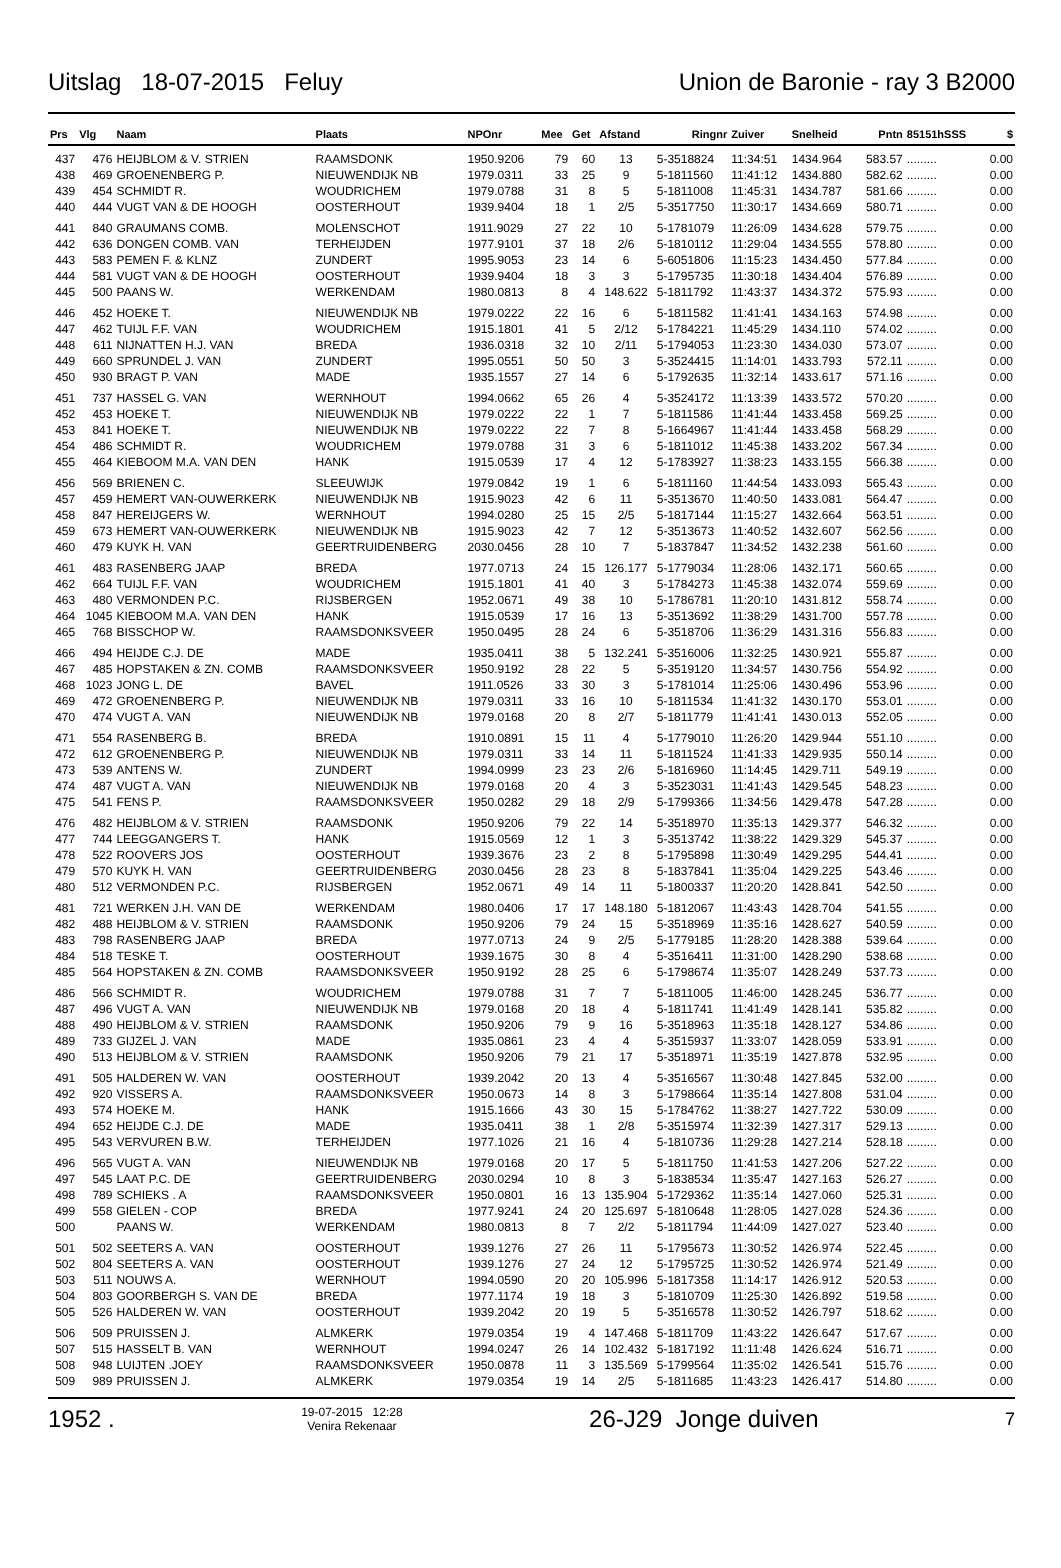Uitslag 18-07-2015 Feluy Union de Baronie - ray 3 B2000
| Prs | Vlg | Naam | Plaats | NPOnr | Mee | Get | Afstand | Ringnr | Zuiver | Snelheid | Pntn | 85151hSSS | $ |
| --- | --- | --- | --- | --- | --- | --- | --- | --- | --- | --- | --- | --- | --- |
| 437 | 476 | HEIJBLOM & V. STRIEN | RAAMSDONK | 1950.9206 | 79 | 60 | 13 | 5-3518824 | 11:34:51 | 1434.964 | 583.57 | ......... | 0.00 |
| 438 | 469 | GROENENBERG P. | NIEUWENDIJK NB | 1979.0311 | 33 | 25 | 9 | 5-1811560 | 11:41:12 | 1434.880 | 582.62 | ......... | 0.00 |
| 439 | 454 | SCHMIDT R. | WOUDRICHEM | 1979.0788 | 31 | 8 | 5 | 5-1811008 | 11:45:31 | 1434.787 | 581.66 | ......... | 0.00 |
| 440 | 444 | VUGT VAN & DE HOOGH | OOSTERHOUT | 1939.9404 | 18 | 1 | 2/5 | 5-3517750 | 11:30:17 | 1434.669 | 580.71 | ......... | 0.00 |
| 441 | 840 | GRAUMANS COMB. | MOLENSCHOT | 1911.9029 | 27 | 22 | 10 | 5-1781079 | 11:26:09 | 1434.628 | 579.75 | ......... | 0.00 |
| 442 | 636 | DONGEN COMB. VAN | TERHEIJDEN | 1977.9101 | 37 | 18 | 2/6 | 5-1810112 | 11:29:04 | 1434.555 | 578.80 | ......... | 0.00 |
| 443 | 583 | PEMEN F. & KLNZ | ZUNDERT | 1995.9053 | 23 | 14 | 6 | 5-6051806 | 11:15:23 | 1434.450 | 577.84 | ......... | 0.00 |
| 444 | 581 | VUGT VAN & DE HOOGH | OOSTERHOUT | 1939.9404 | 18 | 3 | 3 | 5-1795735 | 11:30:18 | 1434.404 | 576.89 | ......... | 0.00 |
| 445 | 500 | PAANS W. | WERKENDAM | 1980.0813 | 8 | 4 | 148.622 | 5-1811792 | 11:43:37 | 1434.372 | 575.93 | ......... | 0.00 |
| 446 | 452 | HOEKE T. | NIEUWENDIJK NB | 1979.0222 | 22 | 16 | 6 | 5-1811582 | 11:41:41 | 1434.163 | 574.98 | ......... | 0.00 |
| 447 | 462 | TUIJL F.F. VAN | WOUDRICHEM | 1915.1801 | 41 | 5 | 2/12 | 5-1784221 | 11:45:29 | 1434.110 | 574.02 | ......... | 0.00 |
| 448 | 611 | NIJNATTEN H.J. VAN | BREDA | 1936.0318 | 32 | 10 | 2/11 | 5-1794053 | 11:23:30 | 1434.030 | 573.07 | ......... | 0.00 |
| 449 | 660 | SPRUNDEL J. VAN | ZUNDERT | 1995.0551 | 50 | 50 | 3 | 5-3524415 | 11:14:01 | 1433.793 | 572.11 | ......... | 0.00 |
| 450 | 930 | BRAGT P. VAN | MADE | 1935.1557 | 27 | 14 | 6 | 5-1792635 | 11:32:14 | 1433.617 | 571.16 | ......... | 0.00 |
| 451 | 737 | HASSEL G. VAN | WERNHOUT | 1994.0662 | 65 | 26 | 4 | 5-3524172 | 11:13:39 | 1433.572 | 570.20 | ......... | 0.00 |
| 452 | 453 | HOEKE T. | NIEUWENDIJK NB | 1979.0222 | 22 | 1 | 7 | 5-1811586 | 11:41:44 | 1433.458 | 569.25 | ......... | 0.00 |
| 453 | 841 | HOEKE T. | NIEUWENDIJK NB | 1979.0222 | 22 | 7 | 8 | 5-1664967 | 11:41:44 | 1433.458 | 568.29 | ......... | 0.00 |
| 454 | 486 | SCHMIDT R. | WOUDRICHEM | 1979.0788 | 31 | 3 | 6 | 5-1811012 | 11:45:38 | 1433.202 | 567.34 | ......... | 0.00 |
| 455 | 464 | KIEBOOM M.A. VAN DEN | HANK | 1915.0539 | 17 | 4 | 12 | 5-1783927 | 11:38:23 | 1433.155 | 566.38 | ......... | 0.00 |
| 456 | 569 | BRIENEN C. | SLEEUWIJK | 1979.0842 | 19 | 1 | 6 | 5-1811160 | 11:44:54 | 1433.093 | 565.43 | ......... | 0.00 |
| 457 | 459 | HEMERT VAN-OUWERKERK | NIEUWENDIJK NB | 1915.9023 | 42 | 6 | 11 | 5-3513670 | 11:40:50 | 1433.081 | 564.47 | ......... | 0.00 |
| 458 | 847 | HEREIJGERS W. | WERNHOUT | 1994.0280 | 25 | 15 | 2/5 | 5-1817144 | 11:15:27 | 1432.664 | 563.51 | ......... | 0.00 |
| 459 | 673 | HEMERT VAN-OUWERKERK | NIEUWENDIJK NB | 1915.9023 | 42 | 7 | 12 | 5-3513673 | 11:40:52 | 1432.607 | 562.56 | ......... | 0.00 |
| 460 | 479 | KUYK H. VAN | GEERTRUIDENBERG | 2030.0456 | 28 | 10 | 7 | 5-1837847 | 11:34:52 | 1432.238 | 561.60 | ......... | 0.00 |
| 461 | 483 | RASENBERG JAAP | BREDA | 1977.0713 | 24 | 15 | 126.177 | 5-1779034 | 11:28:06 | 1432.171 | 560.65 | ......... | 0.00 |
| 462 | 664 | TUIJL F.F. VAN | WOUDRICHEM | 1915.1801 | 41 | 40 | 3 | 5-1784273 | 11:45:38 | 1432.074 | 559.69 | ......... | 0.00 |
| 463 | 480 | VERMONDEN P.C. | RIJSBERGEN | 1952.0671 | 49 | 38 | 10 | 5-1786781 | 11:20:10 | 1431.812 | 558.74 | ......... | 0.00 |
| 464 | 1045 | KIEBOOM M.A. VAN DEN | HANK | 1915.0539 | 17 | 16 | 13 | 5-3513692 | 11:38:29 | 1431.700 | 557.78 | ......... | 0.00 |
| 465 | 768 | BISSCHOP W. | RAAMSDONKSVEER | 1950.0495 | 28 | 24 | 6 | 5-3518706 | 11:36:29 | 1431.316 | 556.83 | ......... | 0.00 |
| 466 | 494 | HEIJDE C.J. DE | MADE | 1935.0411 | 38 | 5 | 132.241 | 5-3516006 | 11:32:25 | 1430.921 | 555.87 | ......... | 0.00 |
| 467 | 485 | HOPSTAKEN & ZN. COMB | RAAMSDONKSVEER | 1950.9192 | 28 | 22 | 5 | 5-3519120 | 11:34:57 | 1430.756 | 554.92 | ......... | 0.00 |
| 468 | 1023 | JONG L. DE | BAVEL | 1911.0526 | 33 | 30 | 3 | 5-1781014 | 11:25:06 | 1430.496 | 553.96 | ......... | 0.00 |
| 469 | 472 | GROENENBERG P. | NIEUWENDIJK NB | 1979.0311 | 33 | 16 | 10 | 5-1811534 | 11:41:32 | 1430.170 | 553.01 | ......... | 0.00 |
| 470 | 474 | VUGT A. VAN | NIEUWENDIJK NB | 1979.0168 | 20 | 8 | 2/7 | 5-1811779 | 11:41:41 | 1430.013 | 552.05 | ......... | 0.00 |
| 471 | 554 | RASENBERG B. | BREDA | 1910.0891 | 15 | 11 | 4 | 5-1779010 | 11:26:20 | 1429.944 | 551.10 | ......... | 0.00 |
| 472 | 612 | GROENENBERG P. | NIEUWENDIJK NB | 1979.0311 | 33 | 14 | 11 | 5-1811524 | 11:41:33 | 1429.935 | 550.14 | ......... | 0.00 |
| 473 | 539 | ANTENS W. | ZUNDERT | 1994.0999 | 23 | 23 | 2/6 | 5-1816960 | 11:14:45 | 1429.711 | 549.19 | ......... | 0.00 |
| 474 | 487 | VUGT A. VAN | NIEUWENDIJK NB | 1979.0168 | 20 | 4 | 3 | 5-3523031 | 11:41:43 | 1429.545 | 548.23 | ......... | 0.00 |
| 475 | 541 | FENS P. | RAAMSDONKSVEER | 1950.0282 | 29 | 18 | 2/9 | 5-1799366 | 11:34:56 | 1429.478 | 547.28 | ......... | 0.00 |
| 476 | 482 | HEIJBLOM & V. STRIEN | RAAMSDONK | 1950.9206 | 79 | 22 | 14 | 5-3518970 | 11:35:13 | 1429.377 | 546.32 | ......... | 0.00 |
| 477 | 744 | LEEGGANGERS T. | HANK | 1915.0569 | 12 | 1 | 3 | 5-3513742 | 11:38:22 | 1429.329 | 545.37 | ......... | 0.00 |
| 478 | 522 | ROOVERS JOS | OOSTERHOUT | 1939.3676 | 23 | 2 | 8 | 5-1795898 | 11:30:49 | 1429.295 | 544.41 | ......... | 0.00 |
| 479 | 570 | KUYK H. VAN | GEERTRUIDENBERG | 2030.0456 | 28 | 23 | 8 | 5-1837841 | 11:35:04 | 1429.225 | 543.46 | ......... | 0.00 |
| 480 | 512 | VERMONDEN P.C. | RIJSBERGEN | 1952.0671 | 49 | 14 | 11 | 5-1800337 | 11:20:20 | 1428.841 | 542.50 | ......... | 0.00 |
| 481 | 721 | WERKEN J.H. VAN DE | WERKENDAM | 1980.0406 | 17 | 17 | 148.180 | 5-1812067 | 11:43:43 | 1428.704 | 541.55 | ......... | 0.00 |
| 482 | 488 | HEIJBLOM & V. STRIEN | RAAMSDONK | 1950.9206 | 79 | 24 | 15 | 5-3518969 | 11:35:16 | 1428.627 | 540.59 | ......... | 0.00 |
| 483 | 798 | RASENBERG JAAP | BREDA | 1977.0713 | 24 | 9 | 2/5 | 5-1779185 | 11:28:20 | 1428.388 | 539.64 | ......... | 0.00 |
| 484 | 518 | TESKE T. | OOSTERHOUT | 1939.1675 | 30 | 8 | 4 | 5-3516411 | 11:31:00 | 1428.290 | 538.68 | ......... | 0.00 |
| 485 | 564 | HOPSTAKEN & ZN. COMB | RAAMSDONKSVEER | 1950.9192 | 28 | 25 | 6 | 5-1798674 | 11:35:07 | 1428.249 | 537.73 | ......... | 0.00 |
| 486 | 566 | SCHMIDT R. | WOUDRICHEM | 1979.0788 | 31 | 7 | 7 | 5-1811005 | 11:46:00 | 1428.245 | 536.77 | ......... | 0.00 |
| 487 | 496 | VUGT A. VAN | NIEUWENDIJK NB | 1979.0168 | 20 | 18 | 4 | 5-1811741 | 11:41:49 | 1428.141 | 535.82 | ......... | 0.00 |
| 488 | 490 | HEIJBLOM & V. STRIEN | RAAMSDONK | 1950.9206 | 79 | 9 | 16 | 5-3518963 | 11:35:18 | 1428.127 | 534.86 | ......... | 0.00 |
| 489 | 733 | GIJZEL J. VAN | MADE | 1935.0861 | 23 | 4 | 4 | 5-3515937 | 11:33:07 | 1428.059 | 533.91 | ......... | 0.00 |
| 490 | 513 | HEIJBLOM & V. STRIEN | RAAMSDONK | 1950.9206 | 79 | 21 | 17 | 5-3518971 | 11:35:19 | 1427.878 | 532.95 | ......... | 0.00 |
| 491 | 505 | HALDEREN W. VAN | OOSTERHOUT | 1939.2042 | 20 | 13 | 4 | 5-3516567 | 11:30:48 | 1427.845 | 532.00 | ......... | 0.00 |
| 492 | 920 | VISSERS A. | RAAMSDONKSVEER | 1950.0673 | 14 | 8 | 3 | 5-1798664 | 11:35:14 | 1427.808 | 531.04 | ......... | 0.00 |
| 493 | 574 | HOEKE M. | HANK | 1915.1666 | 43 | 30 | 15 | 5-1784762 | 11:38:27 | 1427.722 | 530.09 | ......... | 0.00 |
| 494 | 652 | HEIJDE C.J. DE | MADE | 1935.0411 | 38 | 1 | 2/8 | 5-3515974 | 11:32:39 | 1427.317 | 529.13 | ......... | 0.00 |
| 495 | 543 | VERVUREN B.W. | TERHEIJDEN | 1977.1026 | 21 | 16 | 4 | 5-1810736 | 11:29:28 | 1427.214 | 528.18 | ......... | 0.00 |
| 496 | 565 | VUGT A. VAN | NIEUWENDIJK NB | 1979.0168 | 20 | 17 | 5 | 5-1811750 | 11:41:53 | 1427.206 | 527.22 | ......... | 0.00 |
| 497 | 545 | LAAT P.C. DE | GEERTRUIDENBERG | 2030.0294 | 10 | 8 | 3 | 5-1838534 | 11:35:47 | 1427.163 | 526.27 | ......... | 0.00 |
| 498 | 789 | SCHIEKS . A | RAAMSDONKSVEER | 1950.0801 | 16 | 13 | 135.904 | 5-1729362 | 11:35:14 | 1427.060 | 525.31 | ......... | 0.00 |
| 499 | 558 | GIELEN - COP | BREDA | 1977.9241 | 24 | 20 | 125.697 | 5-1810648 | 11:28:05 | 1427.028 | 524.36 | ......... | 0.00 |
| 500 | | PAANS W. | WERKENDAM | 1980.0813 | 8 | 7 | 2/2 | 5-1811794 | 11:44:09 | 1427.027 | 523.40 | ......... | 0.00 |
| 501 | 502 | SEETERS A. VAN | OOSTERHOUT | 1939.1276 | 27 | 26 | 11 | 5-1795673 | 11:30:52 | 1426.974 | 522.45 | ......... | 0.00 |
| 502 | 804 | SEETERS A. VAN | OOSTERHOUT | 1939.1276 | 27 | 24 | 12 | 5-1795725 | 11:30:52 | 1426.974 | 521.49 | ......... | 0.00 |
| 503 | 511 | NOUWS A. | WERNHOUT | 1994.0590 | 20 | 20 | 105.996 | 5-1817358 | 11:14:17 | 1426.912 | 520.53 | ......... | 0.00 |
| 504 | 803 | GOORBERGH S. VAN DE | BREDA | 1977.1174 | 19 | 18 | 3 | 5-1810709 | 11:25:30 | 1426.892 | 519.58 | ......... | 0.00 |
| 505 | 526 | HALDEREN W. VAN | OOSTERHOUT | 1939.2042 | 20 | 19 | 5 | 5-3516578 | 11:30:52 | 1426.797 | 518.62 | ......... | 0.00 |
| 506 | 509 | PRUISSEN J. | ALMKERK | 1979.0354 | 19 | 4 | 147.468 | 5-1811709 | 11:43:22 | 1426.647 | 517.67 | ......... | 0.00 |
| 507 | 515 | HASSELT B. VAN | WERNHOUT | 1994.0247 | 26 | 14 | 102.432 | 5-1817192 | 11:11:48 | 1426.624 | 516.71 | ......... | 0.00 |
| 508 | 948 | LUIJTEN .JOEY | RAAMSDONKSVEER | 1950.0878 | 11 | 3 | 135.569 | 5-1799564 | 11:35:02 | 1426.541 | 515.76 | ......... | 0.00 |
| 509 | 989 | PRUISSEN J. | ALMKERK | 1979.0354 | 19 | 14 | 2/5 | 5-1811685 | 11:43:23 | 1426.417 | 514.80 | ......... | 0.00 |
1952 . 19-07-2015 12:28
Venira Rekenaar 26-J29 Jonge duiven 7